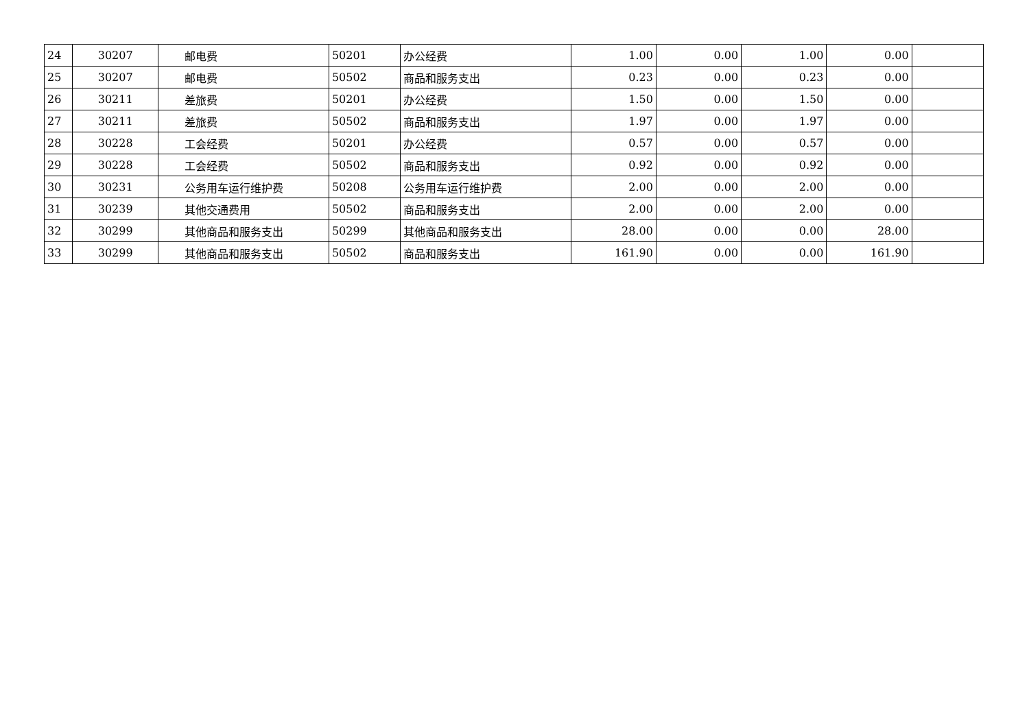| 24 | 30207 | 邮电费 | 50201 | 办公经费 | 1.00 | 0.00 | 1.00 | 0.00 | |
| 25 | 30207 | 邮电费 | 50502 | 商品和服务支出 | 0.23 | 0.00 | 0.23 | 0.00 | |
| 26 | 30211 | 差旅费 | 50201 | 办公经费 | 1.50 | 0.00 | 1.50 | 0.00 | |
| 27 | 30211 | 差旅费 | 50502 | 商品和服务支出 | 1.97 | 0.00 | 1.97 | 0.00 | |
| 28 | 30228 | 工会经费 | 50201 | 办公经费 | 0.57 | 0.00 | 0.57 | 0.00 | |
| 29 | 30228 | 工会经费 | 50502 | 商品和服务支出 | 0.92 | 0.00 | 0.92 | 0.00 | |
| 30 | 30231 | 公务用车运行维护费 | 50208 | 公务用车运行维护费 | 2.00 | 0.00 | 2.00 | 0.00 | |
| 31 | 30239 | 其他交通费用 | 50502 | 商品和服务支出 | 2.00 | 0.00 | 2.00 | 0.00 | |
| 32 | 30299 | 其他商品和服务支出 | 50299 | 其他商品和服务支出 | 28.00 | 0.00 | 0.00 | 28.00 | |
| 33 | 30299 | 其他商品和服务支出 | 50502 | 商品和服务支出 | 161.90 | 0.00 | 0.00 | 161.90 | |